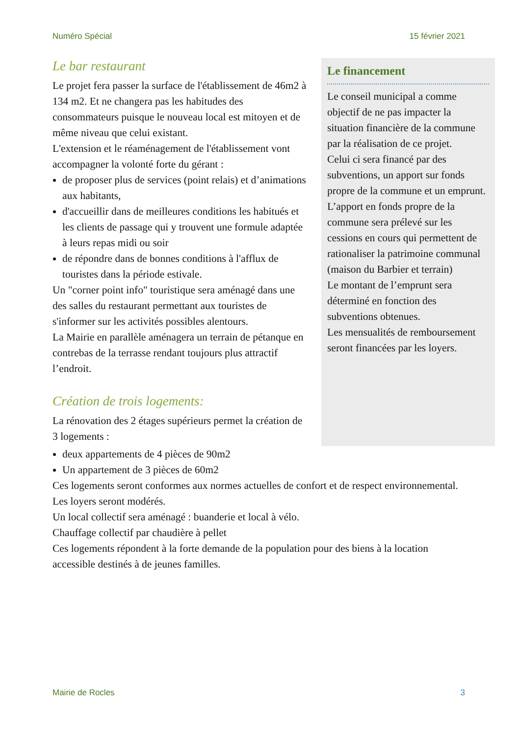Numéro Spécial 15 février 2021
Le bar restaurant
Le projet fera passer la surface de l'établissement de 46m2 à 134 m2. Et ne changera pas les habitudes des consommateurs puisque le nouveau local est mitoyen et de même niveau que celui existant.
L'extension et le réaménagement de l'établissement vont accompagner la volonté forte du gérant :
de proposer plus de services (point relais) et d’animations aux habitants,
d'accueillir dans de meilleures conditions les habitués et les clients de passage qui y trouvent une formule adaptée à leurs repas midi ou soir
de répondre dans de bonnes conditions à l'afflux de touristes dans la période estivale.
Un "corner point info" touristique sera aménagé dans une des salles du restaurant permettant aux touristes de s'informer sur les activités possibles alentours.
La Mairie en parallèle aménagera un terrain de pétanque en contrebas de la terrasse rendant toujours plus attractif l’endroit.
Création de trois logements:
La rénovation des 2 étages supérieurs permet la création de 3 logements :
Le financement
Le conseil municipal a comme objectif de ne pas impacter la situation financière de la commune par la réalisation de ce projet.
Celui ci sera financé par des subventions, un apport sur fonds propre de la commune et un emprunt.
L’apport en fonds propre de la commune sera prélevé sur les cessions en cours qui permettent de rationaliser la patrimoine communal (maison du Barbier et terrain)
Le montant de l’emprunt sera déterminé en fonction des subventions obtenues.
Les mensualités de remboursement seront financées par les loyers.
deux appartements de 4 pièces de 90m2
Un appartement de 3 pièces de 60m2
Ces logements seront conformes aux normes actuelles de confort et de respect environnemental.
Les loyers seront modérés.
Un local collectif sera aménagé : buanderie et local à vélo.
Chauffage collectif par chaudière à pellet
Ces logements répondent à la forte demande de la population pour des biens à la location accessible destinés à de jeunes familles.
Mairie de Rocles 3